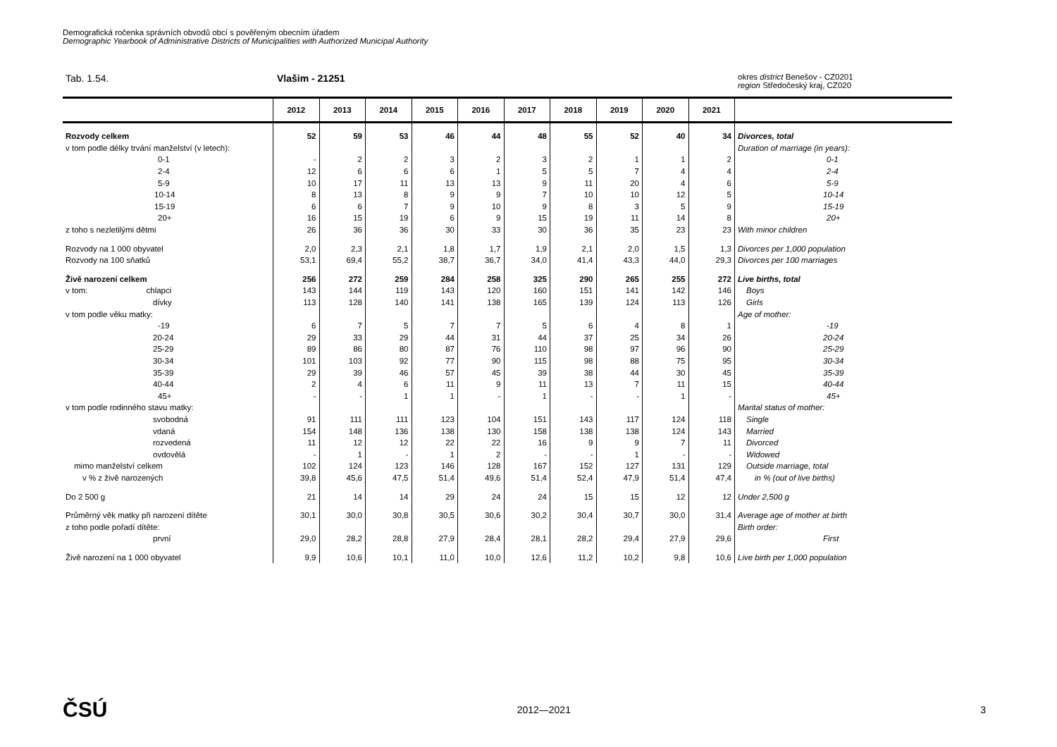Demografická ročenka správních obvodů obcí s pověřeným obecním úřadem
Demographic Yearbook of Administrative Districts of Municipalities with Authorized Municipal Authority
Tab. 1.54. Vlašim - 21251
okres district Benešov - CZ0201
region Středočeský kraj, CZ020
| | 2012 | 2013 | 2014 | 2015 | 2016 | 2017 | 2018 | 2019 | 2020 | 2021 | |
| --- | --- | --- | --- | --- | --- | --- | --- | --- | --- | --- | --- |
| Rozvody celkem | 52 | 59 | 53 | 46 | 44 | 48 | 55 | 52 | 40 | 34 | Divorces, total |
| v tom podle délky trvání manželství (v letech): | | | | | | | | | | | Duration of marriage (in years): |
| 0-1 | - | 2 | 2 | 3 | 2 | 3 | 2 | 1 | 1 | 2 | 0-1 |
| 2-4 | 12 | 6 | 6 | 6 | 1 | 5 | 5 | 7 | 4 | 4 | 2-4 |
| 5-9 | 10 | 17 | 11 | 13 | 13 | 9 | 11 | 20 | 4 | 6 | 5-9 |
| 10-14 | 8 | 13 | 8 | 9 | 9 | 7 | 10 | 10 | 12 | 5 | 10-14 |
| 15-19 | 6 | 6 | 7 | 9 | 10 | 9 | 8 | 3 | 5 | 9 | 15-19 |
| 20+ | 16 | 15 | 19 | 6 | 9 | 15 | 19 | 11 | 14 | 8 | 20+ |
| z toho s nezletilými dětmi | 26 | 36 | 36 | 30 | 33 | 30 | 36 | 35 | 23 | 23 | With minor children |
| Rozvody na 1 000 obyvatel | 2,0 | 2,3 | 2,1 | 1,8 | 1,7 | 1,9 | 2,1 | 2,0 | 1,5 | 1,3 | Divorces per 1,000 population |
| Rozvody na 100 sňatků | 53,1 | 69,4 | 55,2 | 38,7 | 36,7 | 34,0 | 41,4 | 43,3 | 44,0 | 29,3 | Divorces per 100 marriages |
| Živě narození celkem | 256 | 272 | 259 | 284 | 258 | 325 | 290 | 265 | 255 | 272 | Live births, total |
| v tom: chlapci | 143 | 144 | 119 | 143 | 120 | 160 | 151 | 141 | 142 | 146 | Boys |
| dívky | 113 | 128 | 140 | 141 | 138 | 165 | 139 | 124 | 113 | 126 | Girls |
| v tom podle věku matky: | | | | | | | | | | | Age of mother: |
| -19 | 6 | 7 | 5 | 7 | 7 | 5 | 6 | 4 | 8 | 1 | -19 |
| 20-24 | 29 | 33 | 29 | 44 | 31 | 44 | 37 | 25 | 34 | 26 | 20-24 |
| 25-29 | 89 | 86 | 80 | 87 | 76 | 110 | 98 | 97 | 96 | 90 | 25-29 |
| 30-34 | 101 | 103 | 92 | 77 | 90 | 115 | 98 | 88 | 75 | 95 | 30-34 |
| 35-39 | 29 | 39 | 46 | 57 | 45 | 39 | 38 | 44 | 30 | 45 | 35-39 |
| 40-44 | 2 | 4 | 6 | 11 | 9 | 11 | 13 | 7 | 11 | 15 | 40-44 |
| 45+ | - | - | 1 | 1 | - | 1 | - | - | 1 | - | 45+ |
| v tom podle rodinného stavu matky: | | | | | | | | | | | Marital status of mother: |
| svobodná | 91 | 111 | 111 | 123 | 104 | 151 | 143 | 117 | 124 | 118 | Single |
| vdaná | 154 | 148 | 136 | 138 | 130 | 158 | 138 | 138 | 124 | 143 | Married |
| rozvedená | 11 | 12 | 12 | 22 | 22 | 16 | 9 | 9 | 7 | 11 | Divorced |
| ovdovělá | - | 1 | - | 1 | 2 | - | - | 1 | - | - | Widowed |
| mimo manželství celkem | 102 | 124 | 123 | 146 | 128 | 167 | 152 | 127 | 131 | 129 | Outside marriage, total |
| v % z živě narozených | 39,8 | 45,6 | 47,5 | 51,4 | 49,6 | 51,4 | 52,4 | 47,9 | 51,4 | 47,4 | in % (out of live births) |
| Do 2 500 g | 21 | 14 | 14 | 29 | 24 | 24 | 15 | 15 | 12 | 12 | Under 2,500 g |
| Průměrný věk matky při narození dítěte | 30,1 | 30,0 | 30,8 | 30,5 | 30,6 | 30,2 | 30,4 | 30,7 | 30,0 | 31,4 | Average age of mother at birth |
| z toho podle pořadí dítěte: | | | | | | | | | | | Birth order: |
| první | 29,0 | 28,2 | 28,8 | 27,9 | 28,4 | 28,1 | 28,2 | 29,4 | 27,9 | 29,6 | First |
| Živě narození na 1 000 obyvatel | 9,9 | 10,6 | 10,1 | 11,0 | 10,0 | 12,6 | 11,2 | 10,2 | 9,8 | 10,6 | Live birth per 1,000 population |
ČSÚ 2012—2021 3